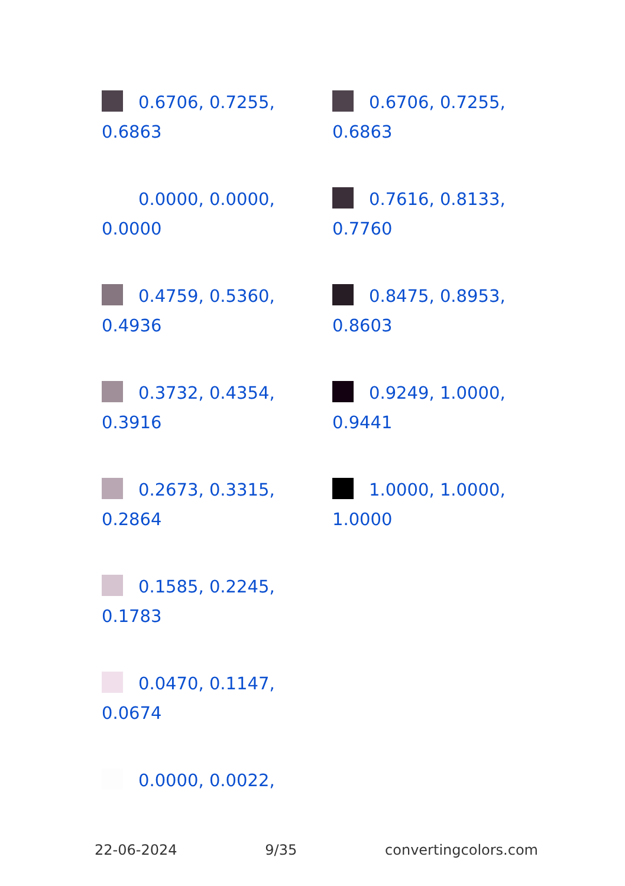0.6706, 0.7255, 0.6863
0.0000, 0.0000, 0.0000
0.4759, 0.5360, 0.4936
0.3732, 0.4354, 0.3916
0.2673, 0.3315, 0.2864
0.1585, 0.2245, 0.1783
0.0470, 0.1147, 0.0674
0.0000, 0.0022,
0.6706, 0.7255, 0.6863
0.7616, 0.8133, 0.7760
0.8475, 0.8953, 0.8603
0.9249, 1.0000, 0.9441
1.0000, 1.0000, 1.0000
22-06-2024 9/35 convertingcolors.com